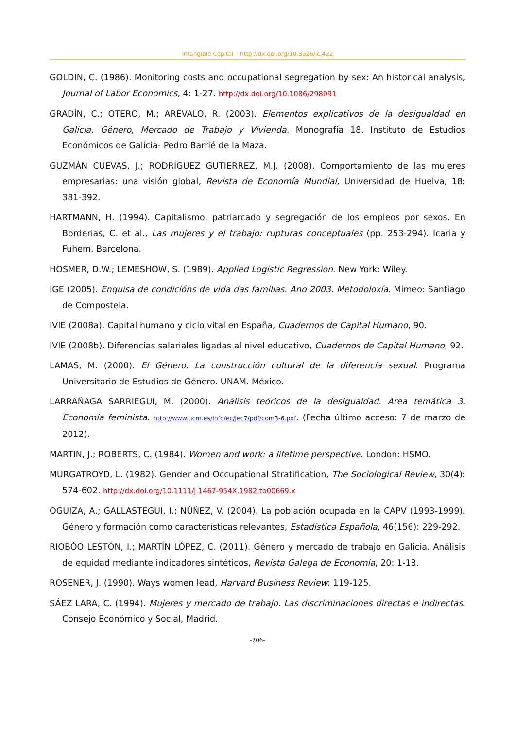Intangible Capital – http://dx.doi.org/10.3926/ic.422
GOLDIN, C. (1986). Monitoring costs and occupational segregation by sex: An historical analysis, Journal of Labor Economics, 4: 1-27. http://dx.doi.org/10.1086/298091
GRADÍN, C.; OTERO, M.; ARÉVALO, R. (2003). Elementos explicativos de la desigualdad en Galicia. Género, Mercado de Trabajo y Vivienda. Monografía 18. Instituto de Estudios Económicos de Galicia- Pedro Barrié de la Maza.
GUZMÁN CUEVAS, J.; RODRÍGUEZ GUTIERREZ, M.J. (2008). Comportamiento de las mujeres empresarias: una visión global, Revista de Economía Mundial, Universidad de Huelva, 18: 381-392.
HARTMANN, H. (1994). Capitalismo, patriarcado y segregación de los empleos por sexos. En Borderias, C. et al., Las mujeres y el trabajo: rupturas conceptuales (pp. 253-294). Icaria y Fuhem. Barcelona.
HOSMER, D.W.; LEMESHOW, S. (1989). Applied Logistic Regression. New York: Wiley.
IGE (2005). Enquisa de condicións de vida das familias. Ano 2003. Metodoloxía. Mimeo: Santiago de Compostela.
IVIE (2008a). Capital humano y ciclo vital en España, Cuadernos de Capital Humano, 90.
IVIE (2008b). Diferencias salariales ligadas al nivel educativo, Cuadernos de Capital Humano, 92.
LAMAS, M. (2000). El Género. La construcción cultural de la diferencia sexual. Programa Universitario de Estudios de Género. UNAM. México.
LARRAÑAGA SARRIEGUI, M. (2000). Análisis teóricos de la desigualdad. Area temática 3. Economía feminista. http://www.ucm.es/info/ec/jec7/pdf/com3-6.pdf. (Fecha último acceso: 7 de marzo de 2012).
MARTIN, J.; ROBERTS, C. (1984). Women and work: a lifetime perspective. London: HSMO.
MURGATROYD, L. (1982). Gender and Occupational Stratification, The Sociological Review, 30(4): 574-602. http://dx.doi.org/10.1111/j.1467-954X.1982.tb00669.x
OGUIZA, A.; GALLASTEGUI, I.; NÚÑEZ, V. (2004). La población ocupada en la CAPV (1993-1999). Género y formación como características relevantes, Estadística Española, 46(156): 229-292.
RIOBÓO LESTÓN, I.; MARTÍN LÓPEZ, C. (2011). Género y mercado de trabajo en Galicia. Análisis de equidad mediante indicadores sintéticos, Revista Galega de Economía, 20: 1-13.
ROSENER, J. (1990). Ways women lead, Harvard Business Review: 119-125.
SÁEZ LARA, C. (1994). Mujeres y mercado de trabajo. Las discriminaciones directas e indirectas. Consejo Económico y Social, Madrid.
-706-